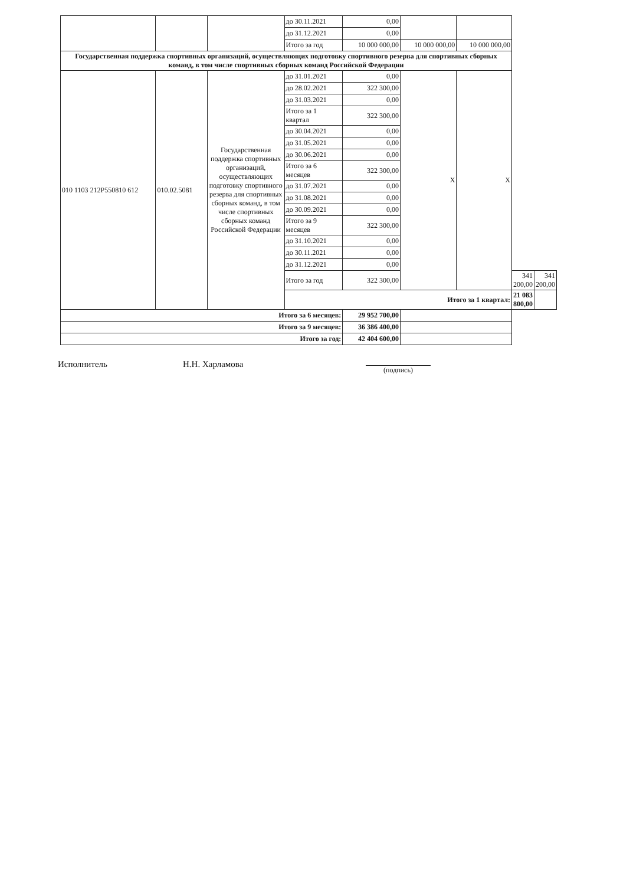| | | | до 30.11.2021 | 0,00 | | | | |
| | | | до 31.12.2021 | 0,00 | | | | |
| | | | Итого за год | 10 000 000,00 | 10 000 000,00 | 10 000 000,00 | | |
| Государственная поддержка спортивных организаций, осуществляющих подготовку спортивного резерва для спортивных сборных команд, в том числе спортивных сборных команд Российской Федерации | | | | | | | | |
| 010 1103 212P550810 612 | 010.02.5081 | Государственная поддержка спортивных организаций, осуществляющих подготовку спортивного резерва для спортивных сборных команд, в том числе спортивных сборных команд Российской Федерации | до 31.01.2021 | 0,00 | X | X | | |
| | | | до 28.02.2021 | 322 300,00 | | | | |
| | | | до 31.03.2021 | 0,00 | | | | |
| | | | Итого за 1 квартал | 322 300,00 | | | | |
| | | | до 30.04.2021 | 0,00 | | | | |
| | | | до 31.05.2021 | 0,00 | | | | |
| | | | до 30.06.2021 | 0,00 | | | | |
| | | | Итого за 6 месяцев | 322 300,00 | | | | |
| | | | до 31.07.2021 | 0,00 | | | | |
| | | | до 31.08.2021 | 0,00 | | | | |
| | | | до 30.09.2021 | 0,00 | | | | |
| | | | Итого за 9 месяцев | 322 300,00 | | | | |
| | | | до 31.10.2021 | 0,00 | | | | |
| | | | до 30.11.2021 | 0,00 | | | | |
| | | | до 31.12.2021 | 0,00 | | | | |
| | | | Итого за год | 322 300,00 | | | 341 200,00 | 341 200,00 |
| | | | Итого за 1 квартал: | | | | 21 083 800,00 | |
| Итого за 6 месяцев: | | | | 29 952 700,00 | | | | |
| Итого за 9 месяцев: | | | | 36 386 400,00 | | | | |
| Итого за год: | | | | 42 404 600,00 | | | | |
Исполнитель Н.Н. Харламова (подпись)